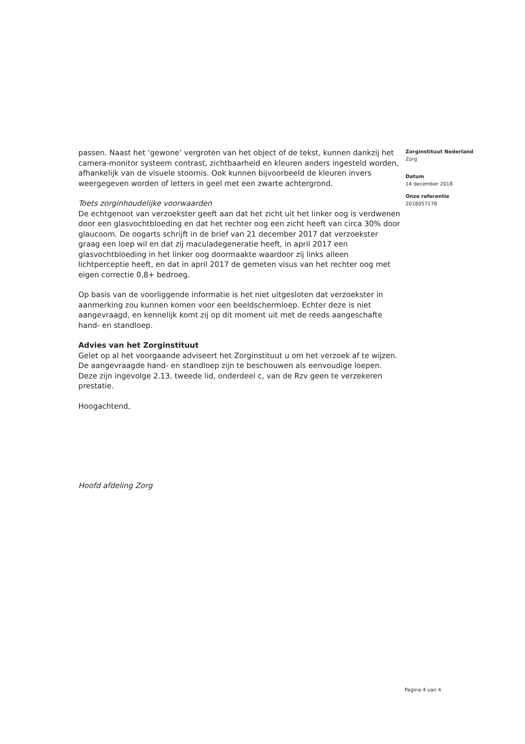passen. Naast het ‘gewone’ vergroten van het object of de tekst, kunnen dankzij het camera-monitor systeem contrast, zichtbaarheid en kleuren anders ingesteld worden, afhankelijk van de visuele stoornis. Ook kunnen bijvoorbeeld de kleuren invers weergegeven worden of letters in geel met een zwarte achtergrond.
Toets zorginhoudelijke voorwaarden
De echtgenoot van verzoekster geeft aan dat het zicht uit het linker oog is verdwenen door een glasvochtbloeding en dat het rechter oog een zicht heeft van circa 30% door glaucoom. De oogarts schrijft in de brief van 21 december 2017 dat verzoekster graag een loep wil en dat zij maculadegeneratie heeft, in april 2017 een glasvochtbloeding in het linker oog doormaakte waardoor zij links alleen lichtperceptie heeft, en dat in april 2017 de gemeten visus van het rechter oog met eigen correctie 0,8+ bedroeg.
Op basis van de voorliggende informatie is het niet uitgesloten dat verzoekster in aanmerking zou kunnen komen voor een beeldschermloep. Echter deze is niet aangevraagd, en kennelijk komt zij op dit moment uit met de reeds aangeschafte hand- en standloep.
Advies van het Zorginstituut
Gelet op al het voorgaande adviseert het Zorginstituut u om het verzoek af te wijzen. De aangevraagde hand- en standloep zijn te beschouwen als eenvoudige loepen. Deze zijn ingevolge 2.13, tweede lid, onderdeel c, van de Rzv geen te verzekeren prestatie.
Hoogachtend,
Hoofd afdeling Zorg
Zorginstituut Nederland
Zorg
Datum
14 december 2018
Onze referentie
2018057178
Pagina 4 van 4